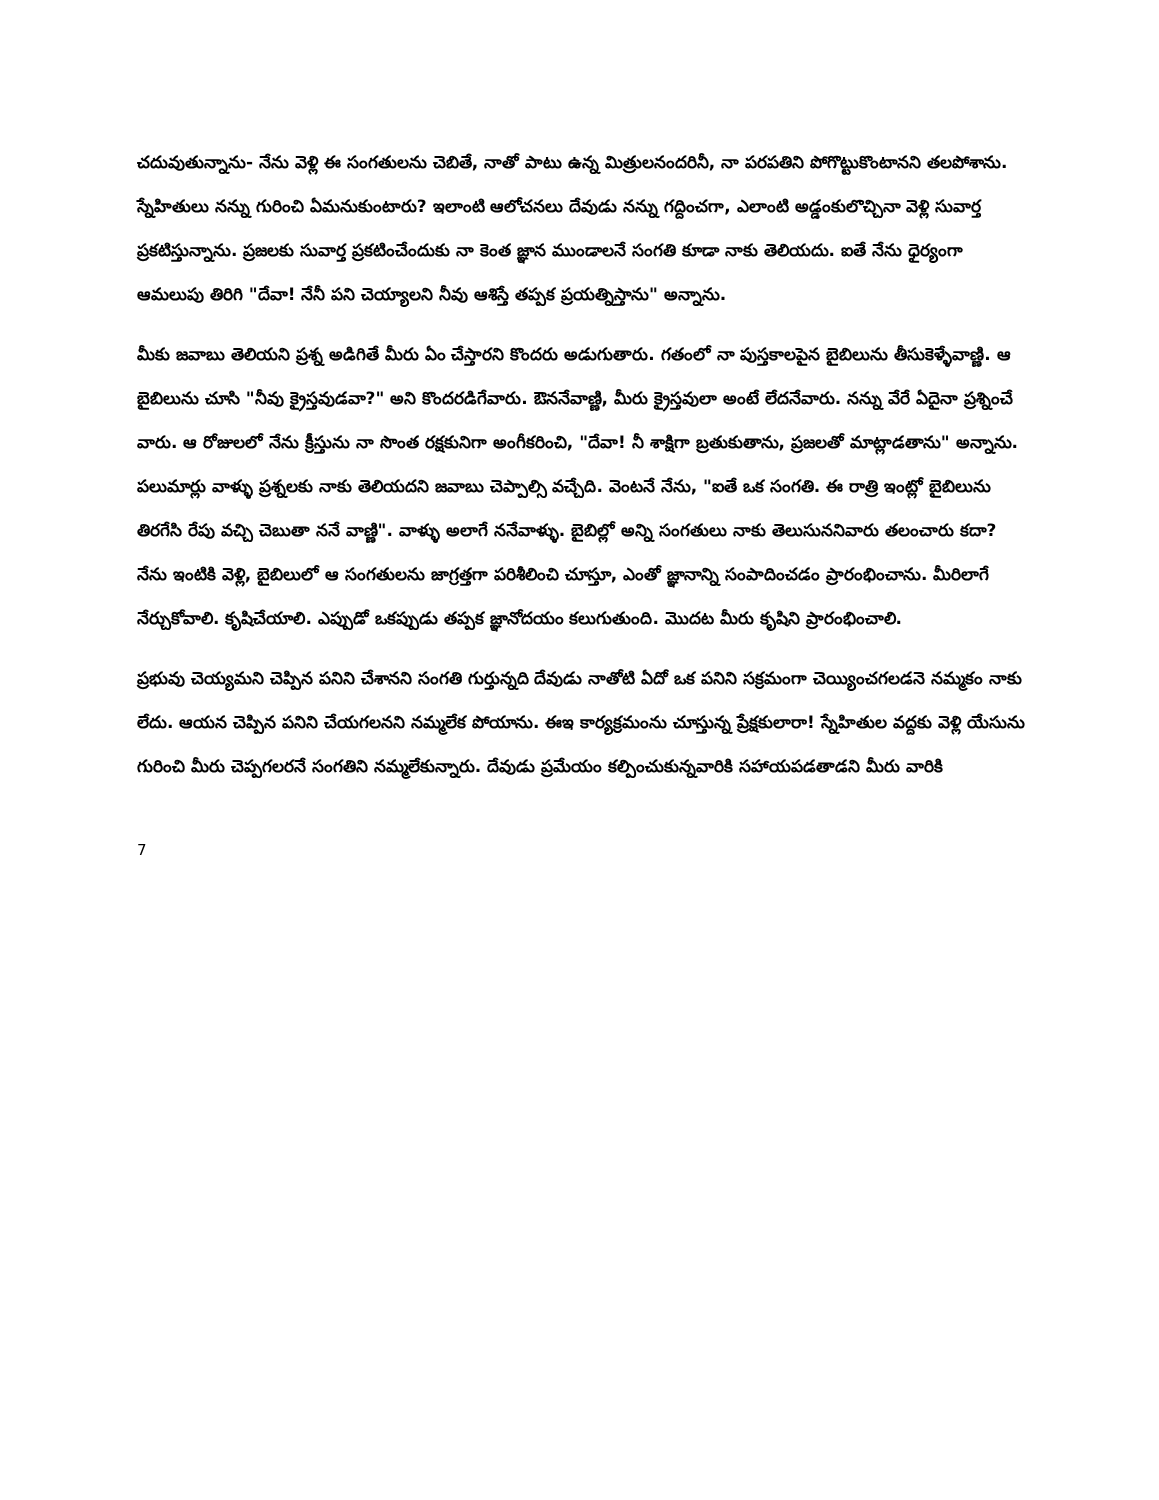చదువుతున్నాను- నేను వెళ్లి ఈ సంగతులను చెబితే, నాతో పాటు ఉన్న మిత్రులనందరినీ, నా పరపతిని పోగొట్టుకొంటానని తలపోశాను. స్నేహితులు నన్ను గురించి ఏమనుకుంటారు? ఇలాంటి ఆలోచనలు దేవుడు నన్ను గద్దించగా, ఎలాంటి అడ్డంకులొచ్చినా వెళ్లి సువార్త ప్రకటిస్తున్నాను. ప్రజలకు సువార్త ప్రకటించేందుకు నా కెంత జ్ఞాన ముండాలనే సంగతి కూడా నాకు తెలియదు. ఐతే నేను ధైర్యంగా ఆమలుపు తిరిగి "దేవా! నేనీ పని చెయ్యాలని నీవు ఆశిస్తే తప్పక ప్రయత్నిస్తాను" అన్నాను.
మీకు జవాబు తెలియని ప్రశ్న అడిగితే మీరు ఏం చేస్తారని కొందరు అడుగుతారు. గతంలో నా పుస్తకాలపైన బైబిలును తీసుకెళ్ళేవాణ్ణి. ఆ బైబిలును చూసి "నీవు క్రైస్తవుడవా?" అని కొందరడిగేవారు. ఔననేవాణ్ణి, మీరు క్రైస్తవులా అంటే లేదనేవారు. నన్ను వేరే ఏదైనా ప్రశ్నించే వారు. ఆ రోజులలో నేను క్రీస్తును నా సొంత రక్షకునిగా అంగీకరించి, "దేవా! నీ శాక్షిగా బ్రతుకుతాను, ప్రజలతో మాట్లాడతాను" అన్నాను. పలుమార్లు వాళ్ళు ప్రశ్నలకు నాకు తెలియదని జవాబు చెప్పాల్సి వచ్చేది. వెంటనే నేను, "ఐతే ఒక సంగతి. ఈ రాత్రి ఇంట్లో బైబిలును తిరగేసి రేపు వచ్చి చెబుతా ననే వాణ్ణి". వాళ్ళు అలాగే ననేవాళ్ళు. బైబిల్లో అన్ని సంగతులు నాకు తెలుసుననివారు తలంచారు కదా? నేను ఇంటికి వెళ్లి, బైబిలులో ఆ సంగతులను జాగ్రత్తగా పరిశీలించి చూస్తూ, ఎంతో జ్ఞానాన్ని సంపాదించడం ప్రారంభించాను. మీరిలాగే నేర్చుకోవాలి. కృషిచేయాలి. ఎప్పుడో ఒకప్పుడు తప్పక జ్ఞానోదయం కలుగుతుంది. మొదట మీరు కృషిని ప్రారంభించాలి.
ప్రభువు చెయ్యమని చెప్పిన పనిని చేశానని సంగతి గుర్తున్నది దేవుడు నాతోటి ఏదో ఒక పనిని సక్రమంగా చెయ్యించగలడనె నమ్మకం నాకు లేదు. ఆయన చెప్పిన పనిని చేయగలనని నమ్మలేక పోయాను. ఈఇ కార్యక్రమంను చూస్తున్న ప్రేక్షకులారా! స్నేహితుల వద్దకు వెళ్లి యేసును గురించి మీరు చెప్పగలరనే సంగతిని నమ్మలేకున్నారు. దేవుడు ప్రమేయం కల్పించుకున్నవారికి సహాయపడతాడని మీరు వారికి
7